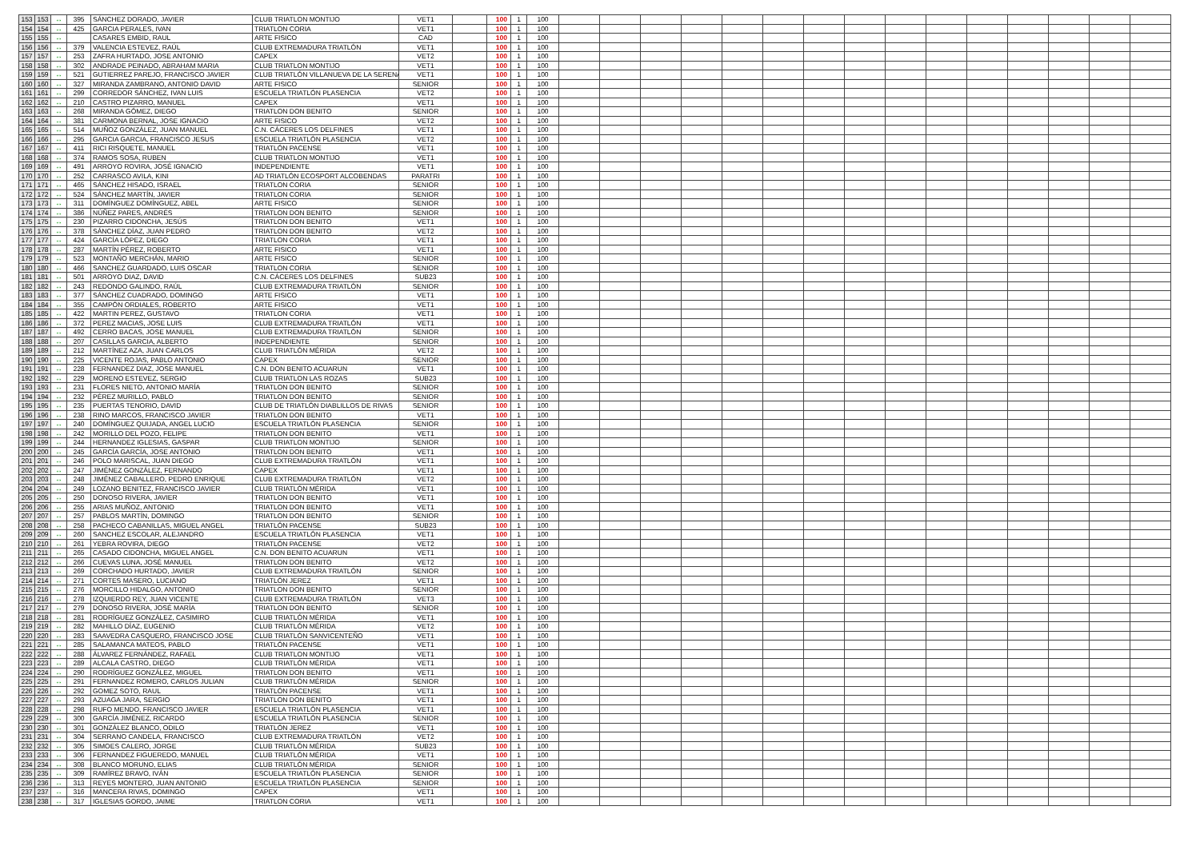| 153 | 153 | ↔ | 395 | SÁNCHEZ DORADO, JAVIER | CLUB TRIATLON MONTIJO | VET1 | | 100 | 1 | 100 | | | | | | | | | | | | | | | |
| 154 | 154 | ↔ | 425 | GARCIA PERALES, IVAN | TRIATLON CORIA | VET1 | | 100 | 1 | 100 | | | | | | | | | | | | | | | |
| 155 | 155 | ↔ | | CASARES EMBID, RAUL | ARTE FISICO | CAD | | 100 | 1 | 100 | | | | | | | | | | | | | | | |
| 156 | 156 | ↔ | 379 | VALENCIA ESTEVEZ, RAÚL | CLUB EXTREMADURA TRIATLÓN | VET1 | | 100 | 1 | 100 | | | | | | | | | | | | | | | |
| 157 | 157 | ↔ | 253 | ZAFRA HURTADO, JOSE ANTONIO | CAPEX | VET2 | | 100 | 1 | 100 | | | | | | | | | | | | | | | |
| 158 | 158 | ↔ | 302 | ANDRADE PEINADO, ABRAHAM MARIA | CLUB TRIATLON MONTIJO | VET1 | | 100 | 1 | 100 | | | | | | | | | | | | | | | |
| 159 | 159 | ↔ | 521 | GUTIERREZ PAREJO, FRANCISCO JAVIER | CLUB TRIATLÓN VILLANUEVA DE LA SERENA | VET1 | | 100 | 1 | 100 | | | | | | | | | | | | | | | |
| 160 | 160 | ↔ | 327 | MIRANDA ZAMBRANO, ANTONIO DAVID | ARTE FISICO | SENIOR | | 100 | 1 | 100 | | | | | | | | | | | | | | | |
| 161 | 161 | ↔ | 299 | CORREDOR SÁNCHEZ, IVAN LUIS | ESCUELA TRIATLÓN PLASENCIA | VET2 | | 100 | 1 | 100 | | | | | | | | | | | | | | | |
| 162 | 162 | ↔ | 210 | CASTRO PIZARRO, MANUEL | CAPEX | VET1 | | 100 | 1 | 100 | | | | | | | | | | | | | | | |
| 163 | 163 | ↔ | 268 | MIRANDA GÓMEZ, DIEGO | TRIATLON DON BENITO | SENIOR | | 100 | 1 | 100 | | | | | | | | | | | | | | | |
| 164 | 164 | ↔ | 381 | CARMONA BERNAL, JOSE IGNACIO | ARTE FISICO | VET2 | | 100 | 1 | 100 | | | | | | | | | | | | | | | |
| 165 | 165 | ↔ | 514 | MUÑOZ GONZÁLEZ, JUAN MANUEL | C.N. CÁCERES LOS DELFINES | VET1 | | 100 | 1 | 100 | | | | | | | | | | | | | | | |
| 166 | 166 | ↔ | 295 | GARCIA GARCIA, FRANCISCO JESUS | ESCUELA TRIATLÓN PLASENCIA | VET2 | | 100 | 1 | 100 | | | | | | | | | | | | | | | |
| 167 | 167 | ↔ | 411 | RICI RISQUETE, MANUEL | TRIATLÓN PACENSE | VET1 | | 100 | 1 | 100 | | | | | | | | | | | | | | | |
| 168 | 168 | ↔ | 374 | RAMOS SOSA, RUBEN | CLUB TRIATLON MONTIJO | VET1 | | 100 | 1 | 100 | | | | | | | | | | | | | | | |
| 169 | 169 | ↔ | 491 | ARROYO ROVIRA, JOSÉ IGNACIO | INDEPENDIENTE | VET1 | | 100 | 1 | 100 | | | | | | | | | | | | | | | |
| 170 | 170 | ↔ | 252 | CARRASCO AVILA, KINI | AD TRIATLÓN ECOSPORT ALCOBENDAS | PARATRI | | 100 | 1 | 100 | | | | | | | | | | | | | | | |
| 171 | 171 | ↔ | 465 | SÁNCHEZ HISADO, ISRAEL | TRIATLON CORIA | SENIOR | | 100 | 1 | 100 | | | | | | | | | | | | | | | |
| 172 | 172 | ↔ | 524 | SÁNCHEZ MARTÍN, JAVIER | TRIATLON CORIA | SENIOR | | 100 | 1 | 100 | | | | | | | | | | | | | | | |
| 173 | 173 | ↔ | 311 | DOMÍNGUEZ DOMÍNGUEZ, ABEL | ARTE FISICO | SENIOR | | 100 | 1 | 100 | | | | | | | | | | | | | | | |
| 174 | 174 | ↔ | 386 | NÚÑEZ PARES, ANDRÉS | TRIATLON DON BENITO | SENIOR | | 100 | 1 | 100 | | | | | | | | | | | | | | | |
| 175 | 175 | ↔ | 230 | PIZARRO CIDONCHA, JESÚS | TRIATLON DON BENITO | VET1 | | 100 | 1 | 100 | | | | | | | | | | | | | | | |
| 176 | 176 | ↔ | 378 | SÁNCHEZ DÍAZ, JUAN PEDRO | TRIATLON DON BENITO | VET2 | | 100 | 1 | 100 | | | | | | | | | | | | | | | |
| 177 | 177 | ↔ | 424 | GARCÍA LÓPEZ, DIEGO | TRIATLON CORIA | VET1 | | 100 | 1 | 100 | | | | | | | | | | | | | | | |
| 178 | 178 | ↔ | 287 | MARTÍN PÉREZ, ROBERTO | ARTE FISICO | VET1 | | 100 | 1 | 100 | | | | | | | | | | | | | | | |
| 179 | 179 | ↔ | 523 | MONTAÑO MERCHÁN, MARIO | ARTE FISICO | SENIOR | | 100 | 1 | 100 | | | | | | | | | | | | | | | |
| 180 | 180 | ↔ | 466 | SANCHEZ GUARDADO, LUIS OSCAR | TRIATLON CORIA | SENIOR | | 100 | 1 | 100 | | | | | | | | | | | | | | | |
| 181 | 181 | ↔ | 501 | ARROYO DIAZ, DAVID | C.N. CÁCERES LOS DELFINES | SUB23 | | 100 | 1 | 100 | | | | | | | | | | | | | | | |
| 182 | 182 | ↔ | 243 | REDONDO GALINDO, RAÚL | CLUB EXTREMADURA TRIATLÓN | SENIOR | | 100 | 1 | 100 | | | | | | | | | | | | | | | |
| 183 | 183 | ↔ | 377 | SÁNCHEZ CUADRADO, DOMINGO | ARTE FISICO | VET1 | | 100 | 1 | 100 | | | | | | | | | | | | | | | |
| 184 | 184 | ↔ | 355 | CAMPÓN ORDIALES, ROBERTO | ARTE FISICO | VET1 | | 100 | 1 | 100 | | | | | | | | | | | | | | | |
| 185 | 185 | ↔ | 422 | MARTIN PEREZ, GUSTAVO | TRIATLON CORIA | VET1 | | 100 | 1 | 100 | | | | | | | | | | | | | | | |
| 186 | 186 | ↔ | 372 | PEREZ MACIAS, JOSE LUIS | CLUB EXTREMADURA TRIATLÓN | VET1 | | 100 | 1 | 100 | | | | | | | | | | | | | | | |
| 187 | 187 | ↔ | 492 | CERRO BACAS, JOSE MANUEL | CLUB EXTREMADURA TRIATLÓN | SENIOR | | 100 | 1 | 100 | | | | | | | | | | | | | | | |
| 188 | 188 | ↔ | 207 | CASILLAS GARCIA, ALBERTO | INDEPENDIENTE | SENIOR | | 100 | 1 | 100 | | | | | | | | | | | | | | | |
| 189 | 189 | ↔ | 212 | MARTÍNEZ AZA, JUAN CARLOS | CLUB TRIATLÓN MÉRIDA | VET2 | | 100 | 1 | 100 | | | | | | | | | | | | | | | |
| 190 | 190 | ↔ | 225 | VICENTE ROJAS, PABLO ANTONIO | CAPEX | SENIOR | | 100 | 1 | 100 | | | | | | | | | | | | | | | |
| 191 | 191 | ↔ | 228 | FERNANDEZ DIAZ, JOSE MANUEL | C.N. DON BENITO ACUARUN | VET1 | | 100 | 1 | 100 | | | | | | | | | | | | | | | |
| 192 | 192 | ↔ | 229 | MORENO ESTEVEZ, SERGIO | CLUB TRIATLON LAS ROZAS | SUB23 | | 100 | 1 | 100 | | | | | | | | | | | | | | | |
| 193 | 193 | ↔ | 231 | FLORES NIETO, ANTONIO MARÍA | TRIATLON DON BENITO | SENIOR | | 100 | 1 | 100 | | | | | | | | | | | | | | | |
| 194 | 194 | ↔ | 232 | PÉREZ MURILLO, PABLO | TRIATLON DON BENITO | SENIOR | | 100 | 1 | 100 | | | | | | | | | | | | | | | |
| 195 | 195 | ↔ | 235 | PUERTAS TENORIO, DAVID | CLUB DE TRIATLÓN DIABLILLOS DE RIVAS | SENIOR | | 100 | 1 | 100 | | | | | | | | | | | | | | | |
| 196 | 196 | ↔ | 238 | RINO MARCOS, FRANCISCO JAVIER | TRIATLON DON BENITO | VET1 | | 100 | 1 | 100 | | | | | | | | | | | | | | | |
| 197 | 197 | ↔ | 240 | DOMÍNGUEZ QUIJADA, ANGEL LUCIO | ESCUELA TRIATLÓN PLASENCIA | SENIOR | | 100 | 1 | 100 | | | | | | | | | | | | | | | |
| 198 | 198 | ↔ | 242 | MORILLO DEL POZO, FELIPE | TRIATLON DON BENITO | VET1 | | 100 | 1 | 100 | | | | | | | | | | | | | | | |
| 199 | 199 | ↔ | 244 | HERNANDEZ IGLESIAS, GASPAR | CLUB TRIATLON MONTIJO | SENIOR | | 100 | 1 | 100 | | | | | | | | | | | | | | | |
| 200 | 200 | ↔ | 245 | GARCÍA GARCÍA, JOSE ANTONIO | TRIATLON DON BENITO | VET1 | | 100 | 1 | 100 | | | | | | | | | | | | | | | |
| 201 | 201 | ↔ | 246 | POLO MARISCAL, JUAN DIEGO | CLUB EXTREMADURA TRIATLÓN | VET1 | | 100 | 1 | 100 | | | | | | | | | | | | | | | |
| 202 | 202 | ↔ | 247 | JIMÉNEZ GONZÁLEZ, FERNANDO | CAPEX | VET1 | | 100 | 1 | 100 | | | | | | | | | | | | | | | |
| 203 | 203 | ↔ | 248 | JIMÉNEZ CABALLERO, PEDRO ENRIQUE | CLUB EXTREMADURA TRIATLÓN | VET2 | | 100 | 1 | 100 | | | | | | | | | | | | | | | |
| 204 | 204 | ↔ | 249 | LOZANO BENITEZ, FRANCISCO JAVIER | CLUB TRIATLÓN MÉRIDA | VET1 | | 100 | 1 | 100 | | | | | | | | | | | | | | | |
| 205 | 205 | ↔ | 250 | DONOSO RIVERA, JAVIER | TRIATLON DON BENITO | VET1 | | 100 | 1 | 100 | | | | | | | | | | | | | | | |
| 206 | 206 | ↔ | 255 | ARIAS MUÑOZ, ANTONIO | TRIATLON DON BENITO | VET1 | | 100 | 1 | 100 | | | | | | | | | | | | | | | |
| 207 | 207 | ↔ | 257 | PABLOS MARTÍN, DOMINGO | TRIATLON DON BENITO | SENIOR | | 100 | 1 | 100 | | | | | | | | | | | | | | | |
| 208 | 208 | ↔ | 258 | PACHECO CABANILLAS, MIGUEL ANGEL | TRIATLÓN PACENSE | SUB23 | | 100 | 1 | 100 | | | | | | | | | | | | | | | |
| 209 | 209 | ↔ | 260 | SANCHEZ ESCOLAR, ALEJANDRO | ESCUELA TRIATLÓN PLASENCIA | VET1 | | 100 | 1 | 100 | | | | | | | | | | | | | | | |
| 210 | 210 | ↔ | 261 | YEBRA ROVIRA, DIEGO | TRIATLÓN PACENSE | VET2 | | 100 | 1 | 100 | | | | | | | | | | | | | | | |
| 211 | 211 | ↔ | 265 | CASADO CIDONCHA, MIGUEL ANGEL | C.N. DON BENITO ACUARUN | VET1 | | 100 | 1 | 100 | | | | | | | | | | | | | | | |
| 212 | 212 | ↔ | 266 | CUEVAS LUNA, JOSÉ MANUEL | TRIATLON DON BENITO | VET2 | | 100 | 1 | 100 | | | | | | | | | | | | | | | |
| 213 | 213 | ↔ | 269 | CORCHADO HURTADO, JAVIER | CLUB EXTREMADURA TRIATLÓN | SENIOR | | 100 | 1 | 100 | | | | | | | | | | | | | | | |
| 214 | 214 | ↔ | 271 | CORTES MASERO, LUCIANO | TRIATLÓN JEREZ | VET1 | | 100 | 1 | 100 | | | | | | | | | | | | | | | |
| 215 | 215 | ↔ | 276 | MORCILLO HIDALGO, ANTONIO | TRIATLON DON BENITO | SENIOR | | 100 | 1 | 100 | | | | | | | | | | | | | | | |
| 216 | 216 | ↔ | 278 | IZQUIERDO REY, JUAN VICENTE | CLUB EXTREMADURA TRIATLÓN | VET3 | | 100 | 1 | 100 | | | | | | | | | | | | | | | |
| 217 | 217 | ↔ | 279 | DONOSO RIVERA, JOSÉ MARÍA | TRIATLON DON BENITO | SENIOR | | 100 | 1 | 100 | | | | | | | | | | | | | | | |
| 218 | 218 | ↔ | 281 | RODRÍGUEZ GONZÁLEZ, CASIMIRO | CLUB TRIATLÓN MÉRIDA | VET1 | | 100 | 1 | 100 | | | | | | | | | | | | | | | |
| 219 | 219 | ↔ | 282 | MAHILLO DÍAZ, EUGENIO | CLUB TRIATLÓN MÉRIDA | VET2 | | 100 | 1 | 100 | | | | | | | | | | | | | | | |
| 220 | 220 | ↔ | 283 | SAAVEDRA CASQUERO, FRANCISCO JOSE | CLUB TRIATLÓN SANVICENTEÑO | VET1 | | 100 | 1 | 100 | | | | | | | | | | | | | | | |
| 221 | 221 | ↔ | 285 | SALAMANCA MATEOS, PABLO | TRIATLÓN PACENSE | VET1 | | 100 | 1 | 100 | | | | | | | | | | | | | | | |
| 222 | 222 | ↔ | 288 | ÁLVAREZ FERNÁNDEZ, RAFAEL | CLUB TRIATLON MONTIJO | VET1 | | 100 | 1 | 100 | | | | | | | | | | | | | | | |
| 223 | 223 | ↔ | 289 | ALCALA CASTRO, DIEGO | CLUB TRIATLÓN MÉRIDA | VET1 | | 100 | 1 | 100 | | | | | | | | | | | | | | | |
| 224 | 224 | ↔ | 290 | RODRÍGUEZ GONZÁLEZ, MIGUEL | TRIATLON DON BENITO | VET1 | | 100 | 1 | 100 | | | | | | | | | | | | | | | |
| 225 | 225 | ↔ | 291 | FERNANDEZ ROMERO, CARLOS JULIAN | CLUB TRIATLÓN MÉRIDA | SENIOR | | 100 | 1 | 100 | | | | | | | | | | | | | | | |
| 226 | 226 | ↔ | 292 | GOMEZ SOTO, RAUL | TRIATLÓN PACENSE | VET1 | | 100 | 1 | 100 | | | | | | | | | | | | | | | |
| 227 | 227 | ↔ | 293 | AZUAGA JARA, SERGIO | TRIATLON DON BENITO | VET1 | | 100 | 1 | 100 | | | | | | | | | | | | | | | |
| 228 | 228 | ↔ | 298 | RUFO MENDO, FRANCISCO JAVIER | ESCUELA TRIATLÓN PLASENCIA | VET1 | | 100 | 1 | 100 | | | | | | | | | | | | | | | |
| 229 | 229 | ↔ | 300 | GARCÍA JIMÉNEZ, RICARDO | ESCUELA TRIATLÓN PLASENCIA | SENIOR | | 100 | 1 | 100 | | | | | | | | | | | | | | | |
| 230 | 230 | ↔ | 301 | GONZÁLEZ BLANCO, ODILO | TRIATLÓN JEREZ | VET1 | | 100 | 1 | 100 | | | | | | | | | | | | | | | |
| 231 | 231 | ↔ | 304 | SERRANO CANDELA, FRANCISCO | CLUB EXTREMADURA TRIATLÓN | VET2 | | 100 | 1 | 100 | | | | | | | | | | | | | | | |
| 232 | 232 | ↔ | 305 | SIMOES CALERO, JORGE | CLUB TRIATLÓN MÉRIDA | SUB23 | | 100 | 1 | 100 | | | | | | | | | | | | | | | |
| 233 | 233 | ↔ | 306 | FERNANDEZ FIGUEREDO, MANUEL | CLUB TRIATLÓN MÉRIDA | VET1 | | 100 | 1 | 100 | | | | | | | | | | | | | | | |
| 234 | 234 | ↔ | 308 | BLANCO MORUNO, ELIAS | CLUB TRIATLÓN MÉRIDA | SENIOR | | 100 | 1 | 100 | | | | | | | | | | | | | | | |
| 235 | 235 | ↔ | 309 | RAMÍREZ BRAVO, IVÁN | ESCUELA TRIATLÓN PLASENCIA | SENIOR | | 100 | 1 | 100 | | | | | | | | | | | | | | | |
| 236 | 236 | ↔ | 313 | REYES MONTERO, JUAN ANTONIO | ESCUELA TRIATLÓN PLASENCIA | SENIOR | | 100 | 1 | 100 | | | | | | | | | | | | | | | |
| 237 | 237 | ↔ | 316 | MANCERA RIVAS, DOMINGO | CAPEX | VET1 | | 100 | 1 | 100 | | | | | | | | | | | | | | | |
| 238 | 238 | ↔ | 317 | IGLESIAS GORDO, JAIME | TRIATLON CORIA | VET1 | | 100 | 1 | 100 | | | | | | | | | | | | | | | |